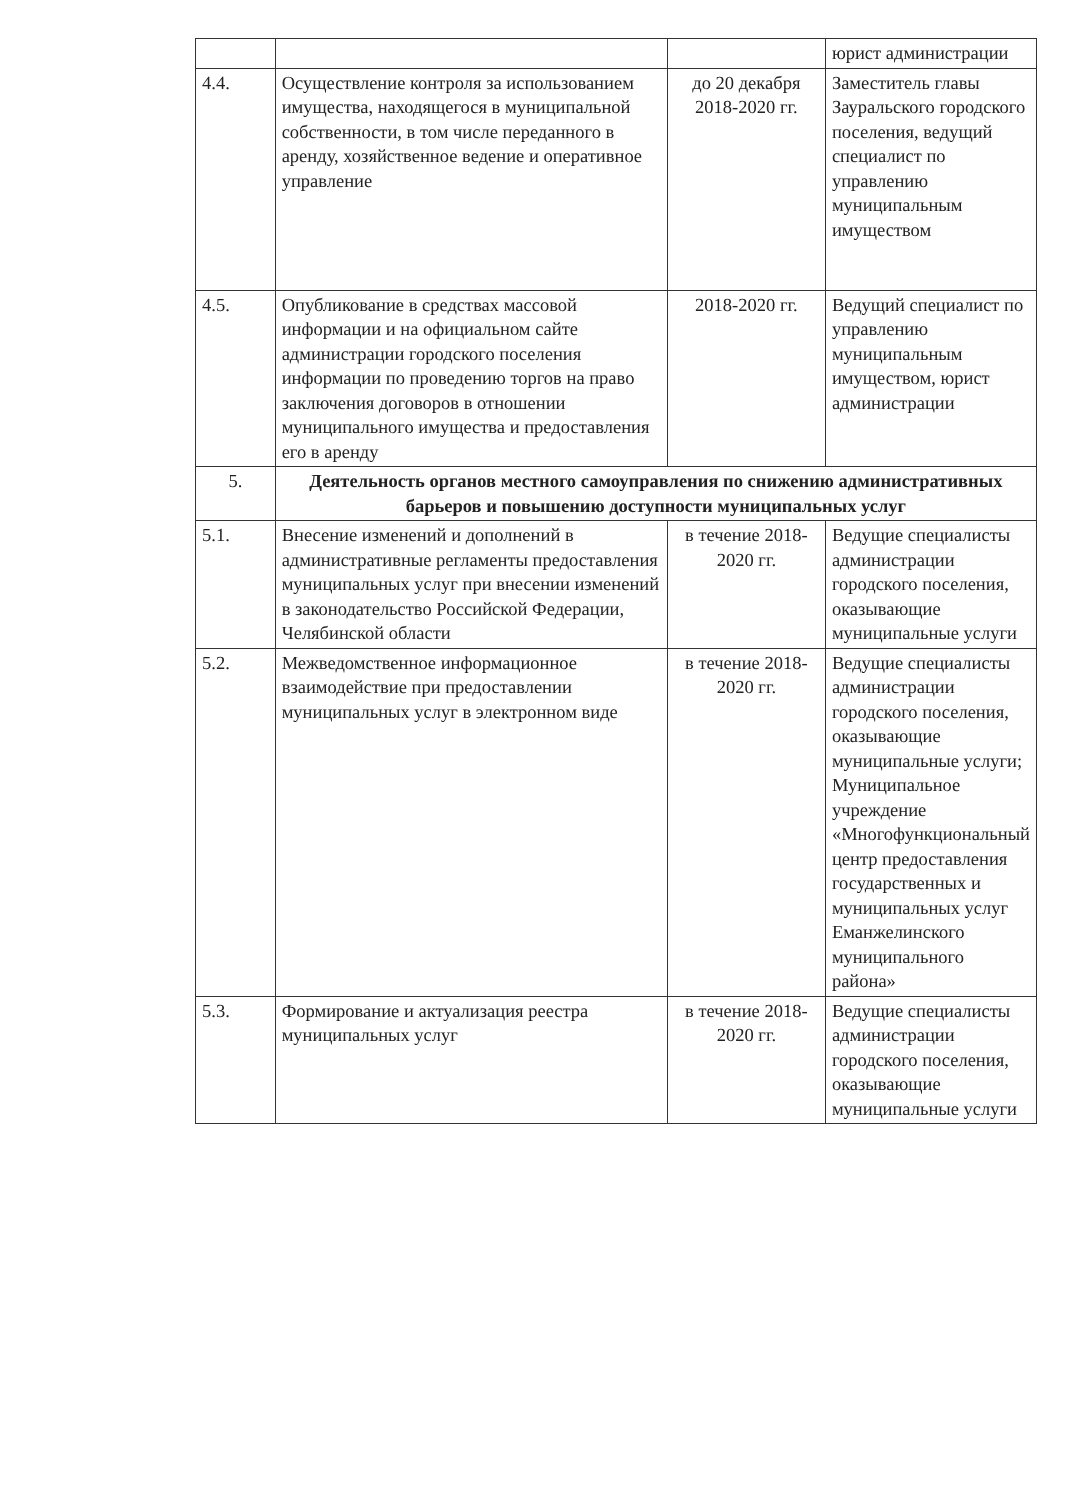| | | | юрист администрации |
| 4.4. | Осуществление контроля за использованием имущества, находящегося в муниципальной собственности, в том числе переданного в аренду, хозяйственное ведение и оперативное управление | до 20 декабря 2018-2020 гг. | Заместитель главы Зауральского городского поселения, ведущий специалист по управлению муниципальным имуществом |
| 4.5. | Опубликование в средствах массовой информации и на официальном сайте администрации городского поселения информации по проведению торгов на право заключения договоров в отношении муниципального имущества и предоставления его в аренду | 2018-2020 гг. | Ведущий специалист по управлению муниципальным имуществом, юрист администрации |
| 5. | Деятельность органов местного самоуправления по снижению административных барьеров и повышению доступности муниципальных услуг | | |
| 5.1. | Внесение изменений и дополнений в административные регламенты предоставления муниципальных услуг при внесении изменений в законодательство Российской Федерации, Челябинской области | в течение 2018-2020 гг. | Ведущие специалисты администрации городского поселения, оказывающие муниципальные услуги |
| 5.2. | Межведомственное информационное взаимодействие при предоставлении муниципальных услуг в электронном виде | в течение 2018-2020 гг. | Ведущие специалисты администрации городского поселения, оказывающие муниципальные услуги; Муниципальное учреждение «Многофункциональный центр предоставления государственных и муниципальных услуг Еманжелинского муниципального района» |
| 5.3. | Формирование и актуализация реестра муниципальных услуг | в течение 2018-2020 гг. | Ведущие специалисты администрации городского поселения, оказывающие муниципальные услуги |